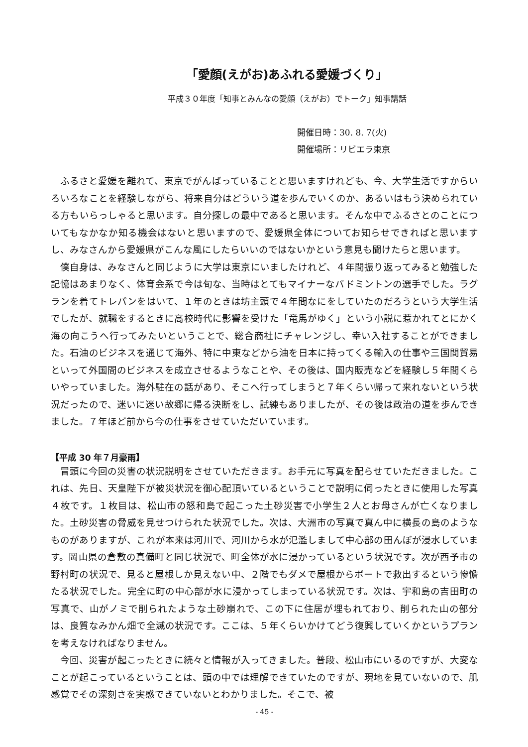「愛顔(えがお)あふれる愛媛づくり」
平成３０年度「知事とみんなの愛顔（えがお）でトーク」知事講話
開催日時：30. 8. 7(火)
開催場所：リビエラ東京
ふるさと愛媛を離れて、東京でがんばっていることと思いますけれども、今、大学生活ですからいろいろなことを経験しながら、将来自分はどういう道を歩んでいくのか、あるいはもう決められている方もいらっしゃると思います。自分探しの最中であると思います。そんな中でふるさとのことについてもなかなか知る機会はないと思いますので、愛媛県全体についてお知らせできればと思いますし、みなさんから愛媛県がこんな風にしたらいいのではないかという意見も聞けたらと思います。
僕自身は、みなさんと同じように大学は東京にいましたけれど、４年間振り返ってみると勉強した記憶はあまりなく、体育会系で今は旬な、当時はとてもマイナーなバドミントンの選手でした。ラグランを着てトレパンをはいて、１年のときは坊主頭で４年間なにをしていたのだろうという大学生活でしたが、就職をするときに高校時代に影響を受けた「竜馬がゆく」という小説に惹かれてとにかく海の向こうへ行ってみたいということで、総合商社にチャレンジし、幸い入社することができました。石油のビジネスを通じて海外、特に中東などから油を日本に持ってくる輸入の仕事や三国間貿易といって外国間のビジネスを成立させるようなことや、その後は、国内販売などを経験し５年間くらいやっていました。海外駐在の話があり、そこへ行ってしまうと７年くらい帰って来れないという状況だったので、迷いに迷い故郷に帰る決断をし、試練もありましたが、その後は政治の道を歩んできました。７年ほど前から今の仕事をさせていただいています。
【平成 30 年７月豪雨】
冒頭に今回の災害の状況説明をさせていただきます。お手元に写真を配らせていただきました。これは、先日、天皇陛下が被災状況を御心配頂いているということで説明に伺ったときに使用した写真４枚です。１枚目は、松山市の怒和島で起こった土砂災害で小学生２人とお母さんが亡くなりました。土砂災害の脅威を見せつけられた状況でした。次は、大洲市の写真で真ん中に横長の島のようなものがありますが、これが本来は河川で、河川から水が氾濫しまして中心部の田んぼが浸水しています。岡山県の倉敷の真備町と同じ状況で、町全体が水に浸かっているという状況です。次が西予市の野村町の状況で、見ると屋根しか見えない中、２階でもダメで屋根からボートで救出するという惨憺たる状況でした。完全に町の中心部が水に浸かってしまっている状況です。次は、宇和島の吉田町の写真で、山がノミで削られたような土砂崩れで、この下に住居が埋もれており、削られた山の部分は、良質なみかん畑で全滅の状況です。ここは、５年くらいかけてどう復興していくかというプランを考えなければなりません。
今回、災害が起こったときに続々と情報が入ってきました。普段、松山市にいるのですが、大変なことが起こっているということは、頭の中では理解できていたのですが、現地を見ていないので、肌感覚でその深刻さを実感できていないとわかりました。そこで、被
- 45 -